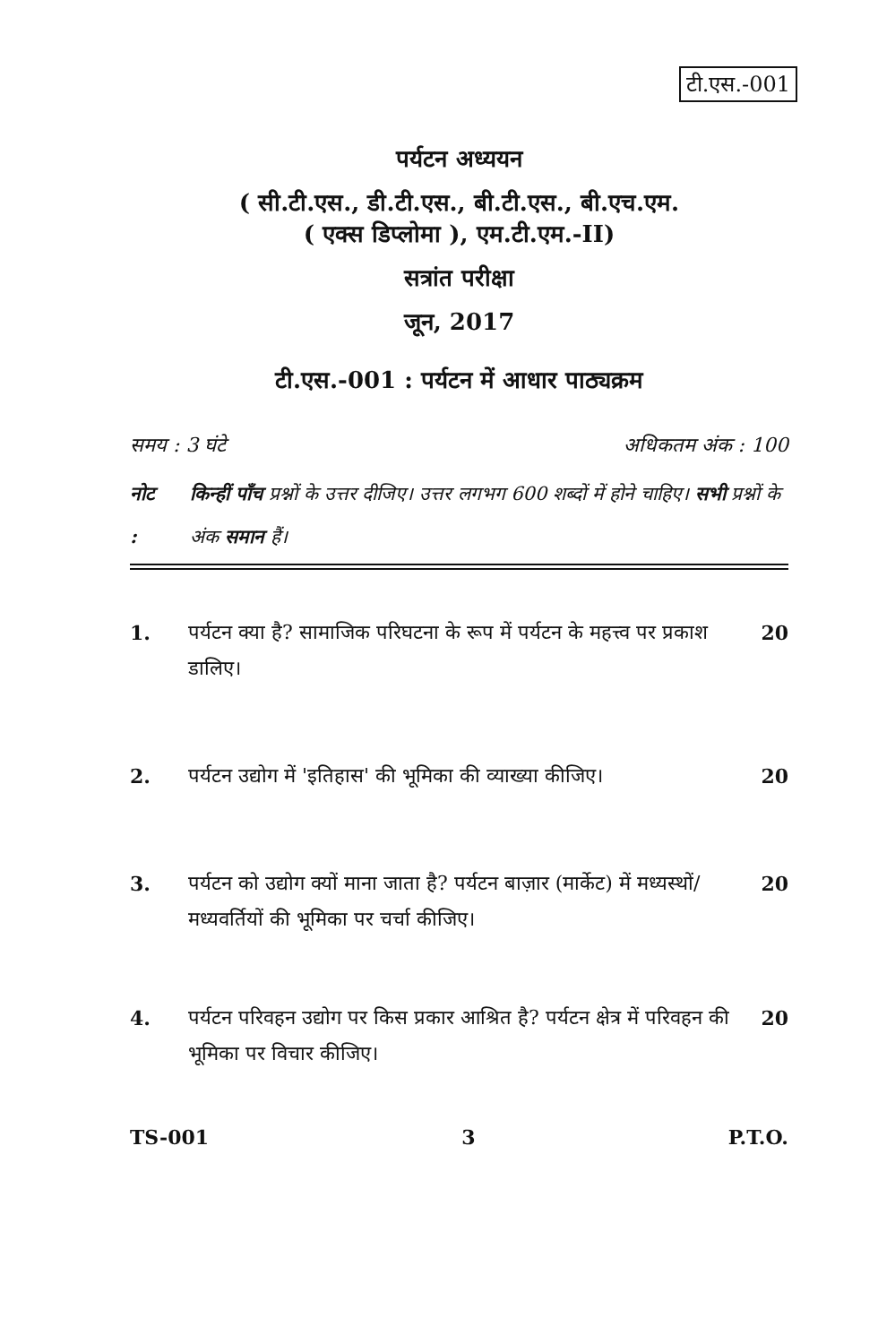टी.एस.-001
पर्यटन अध्ययन
( सी.टी.एस., डी.टी.एस., बी.टी.एस., बी.एच.एम.
( एक्स डिप्लोमा ), एम.टी.एम.-II)
सत्रांत परीक्षा
जून, 2017
टी.एस.-001 : पर्यटन में आधार पाठ्यक्रम
समय : 3 घंटे अधिकतम अंक : 100
नोट : किन्हीं पाँच प्रश्नों के उत्तर दीजिए। उत्तर लगभग 600 शब्दों में होने चाहिए। सभी प्रश्नों के अंक समान हैं।
1. पर्यटन क्या है? सामाजिक परिघटना के रूप में पर्यटन के महत्त्व पर प्रकाश डालिए।
20
2. पर्यटन उद्योग में 'इतिहास' की भूमिका की व्याख्या कीजिए।
20
3. पर्यटन को उद्योग क्यों माना जाता है? पर्यटन बाज़ार (मार्केट) में मध्यस्थों/मध्यवर्तियों की भूमिका पर चर्चा कीजिए।
20
4. पर्यटन परिवहन उद्योग पर किस प्रकार आश्रित है? पर्यटन क्षेत्र में परिवहन की भूमिका पर विचार कीजिए।
20
TS-001 3 P.T.O.